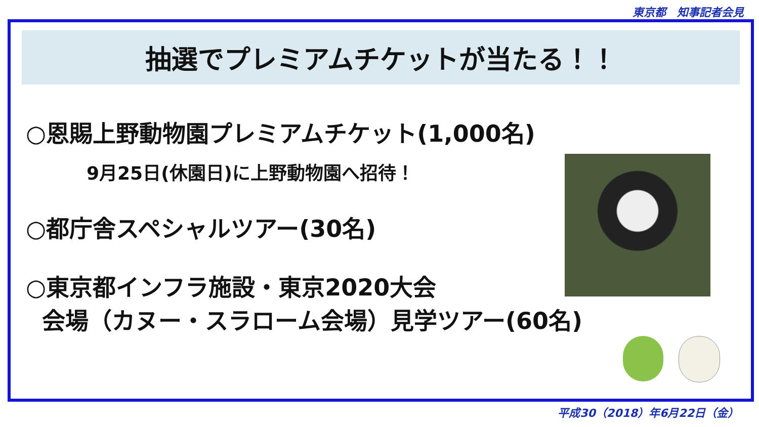東京都　知事記者会見
抽選でプレミアムチケットが当たる！！
○恩賜上野動物園プレミアムチケット(1,000名)
9月25日(休園日)に上野動物園へ招待！
○都庁舎スペシャルツアー(30名)
○東京都インフラ施設・東京2020大会
会場（カヌー・スラローム会場）見学ツアー(60名)
平成30（2018）年6月22日（金）